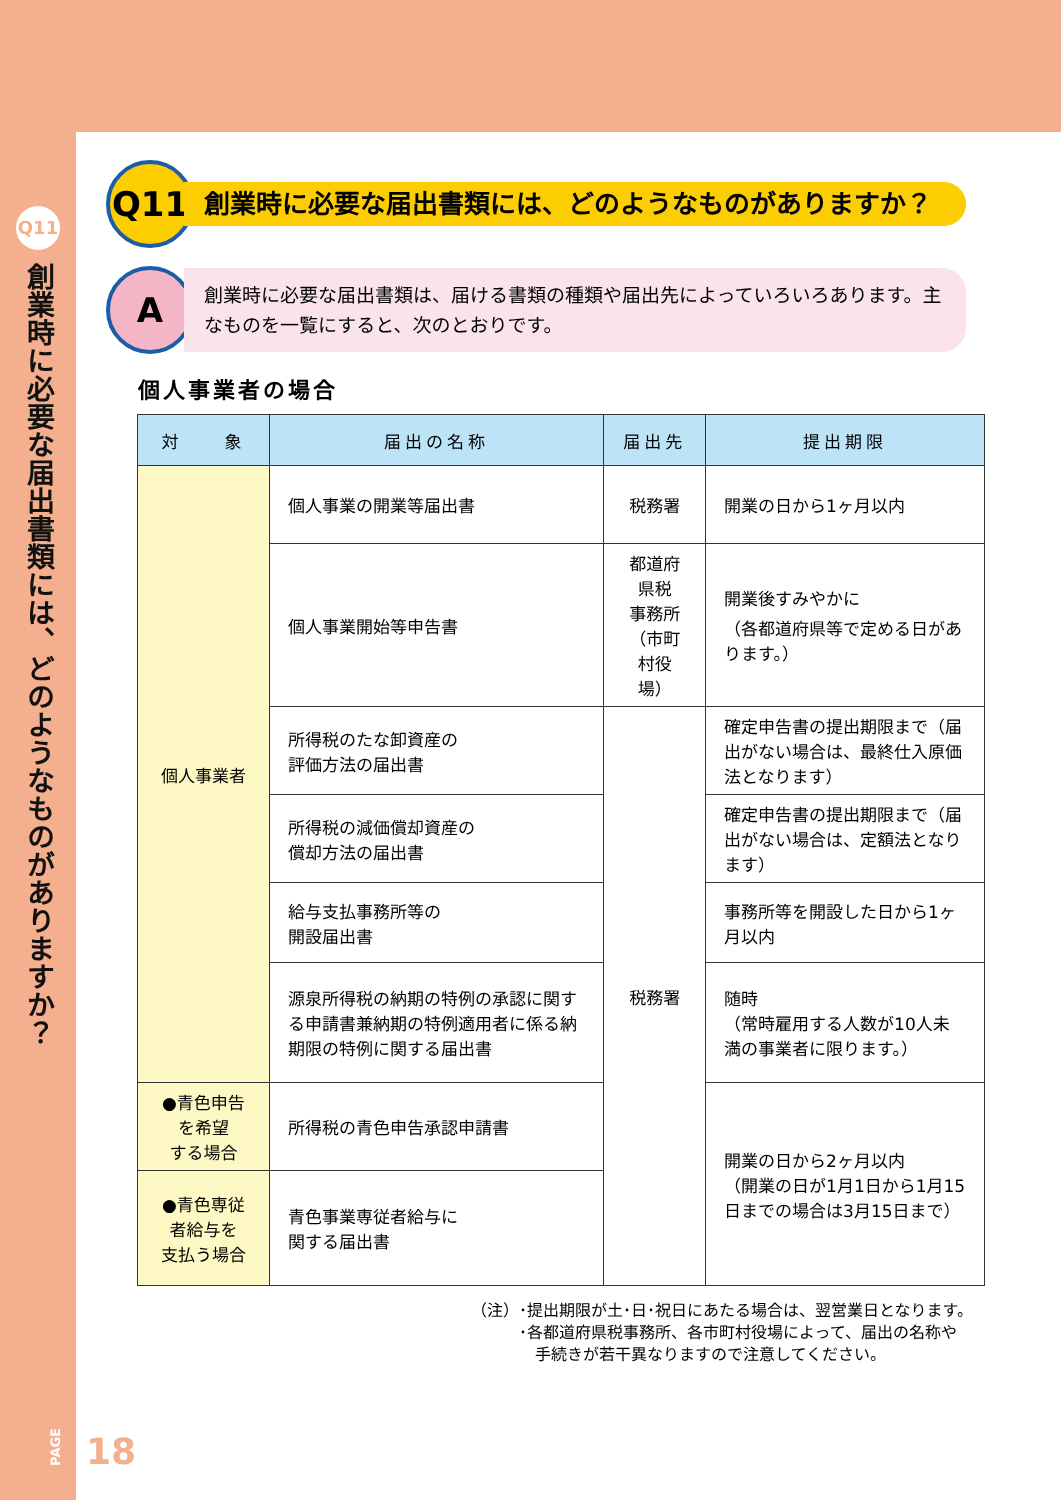Q11
創業時に必要な届出書類には、どのようなものがありますか？
Q11
創業時に必要な届出書類には、どのようなものがありますか？
A
創業時に必要な届出書類は、届ける書類の種類や届出先によっていろいろあります。主なものを一覧にすると、次のとおりです。
個人事業者の場合
| 対 象 | 届出の名称 | 届出先 | 提出期限 |
| --- | --- | --- | --- |
| 個人事業者 | 個人事業の開業等届出書 | 税務署 | 開業の日から1ヶ月以内 |
| | 個人事業開始等申告書 | 都道府県税 事務所 （市町村役場） | 開業後すみやかに （各都道府県等で定める日があります。） |
| | 所得税のたな卸資産の 評価方法の届出書 | 税務署 | 確定申告書の提出期限まで（届出がない場合は、最終仕入原価法となります） |
| | 所得税の減価償却資産の 償却方法の届出書 | | 確定申告書の提出期限まで（届出がない場合は、定額法となります） |
| | 給与支払事務所等の 開設届出書 | | 事務所等を開設した日から1ヶ月以内 |
| | 源泉所得税の納期の特例の承認に関する申請書兼納期の特例適用者に係る納期限の特例に関する届出書 | | 随時 （常時雇用する人数が10人未満の事業者に限ります。） |
| ●青色申告を希望 する場合 | 所得税の青色申告承認申請書 | | 開業の日から2ヶ月以内 （開業の日が1月1日から1月15日までの場合は3月15日まで） |
| ●青色専従者給与を 支払う場合 | 青色事業専従者給与に 関する届出書 | | |
（注）･提出期限が土･日･祝日にあたる場合は、翌営業日となります。
　　　･各都道府県税事務所、各市町村役場によって、届出の名称や
　　　　手続きが若干異なりますので注意してください。
PAGE
18